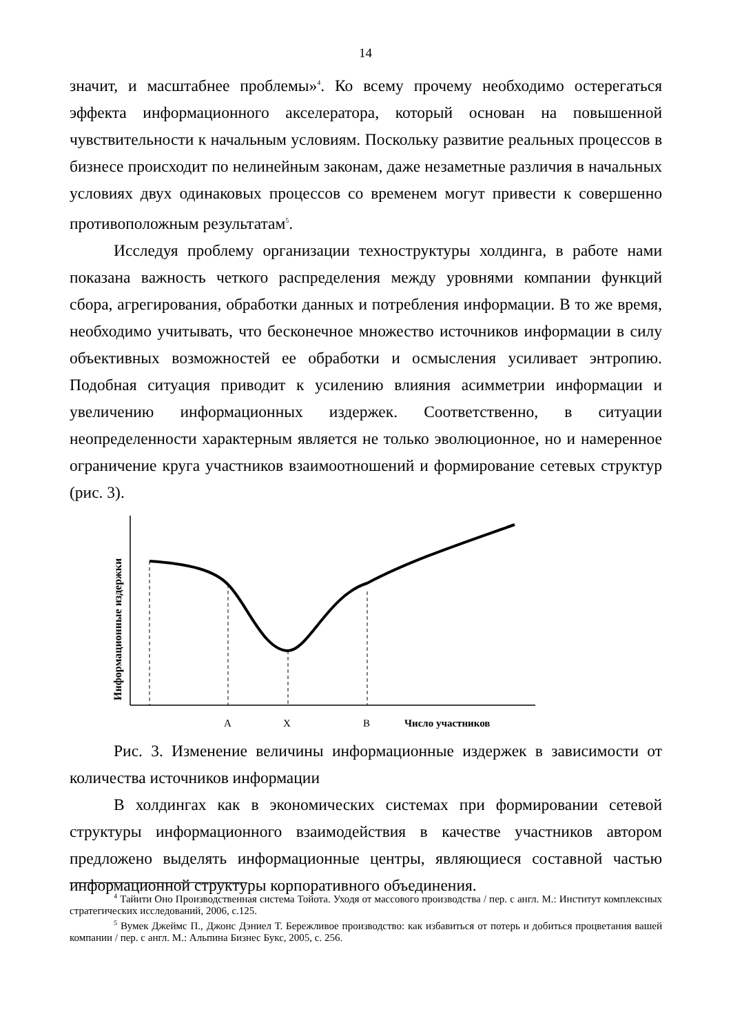14
значит, и масштабнее проблемы»<sup>4</sup>. Ко всему прочему необходимо остерегаться эффекта информационного акселератора, который основан на повышенной чувствительности к начальным условиям. Поскольку развитие реальных процессов в бизнесе происходит по нелинейным законам, даже незаметные различия в начальных условиях двух одинаковых процессов со временем могут привести к совершенно противоположным результатам<sup>5</sup>.
Исследуя проблему организации техноструктуры холдинга, в работе нами показана важность четкого распределения между уровнями компании функций сбора, агрегирования, обработки данных и потребления информации. В то же время, необходимо учитывать, что бесконечное множество источников информации в силу объективных возможностей ее обработки и осмысления усиливает энтропию. Подобная ситуация приводит к усилению влияния асимметрии информации и увеличению информационных издержек. Соответственно, в ситуации неопределенности характерным является не только эволюционное, но и намеренное ограничение круга участников взаимоотношений и формирование сетевых структур (рис. 3).
Информационные издержки
A X B Число участников
Рис. 3. Изменение величины информационные издержек в зависимости от количества источников информации
В холдингах как в экономических системах при формировании сетевой структуры информационного взаимодействия в качестве участников автором предложено выделять информационные центры, являющиеся составной частью информационной структуры корпоративного объединения.
<sup>4</sup> Тайити Оно Производственная система Тойота. Уходя от массового производства / пер. с англ. М.: Институт комплексных стратегических исследований, 2006, с.125.
<sup>5</sup> Вумек Джеймс П., Джонс Дэниел Т. Бережливое производство: как избавиться от потерь и добиться процветания вашей компании / пер. с англ. М.: Альпина Бизнес Букс, 2005, с. 256.